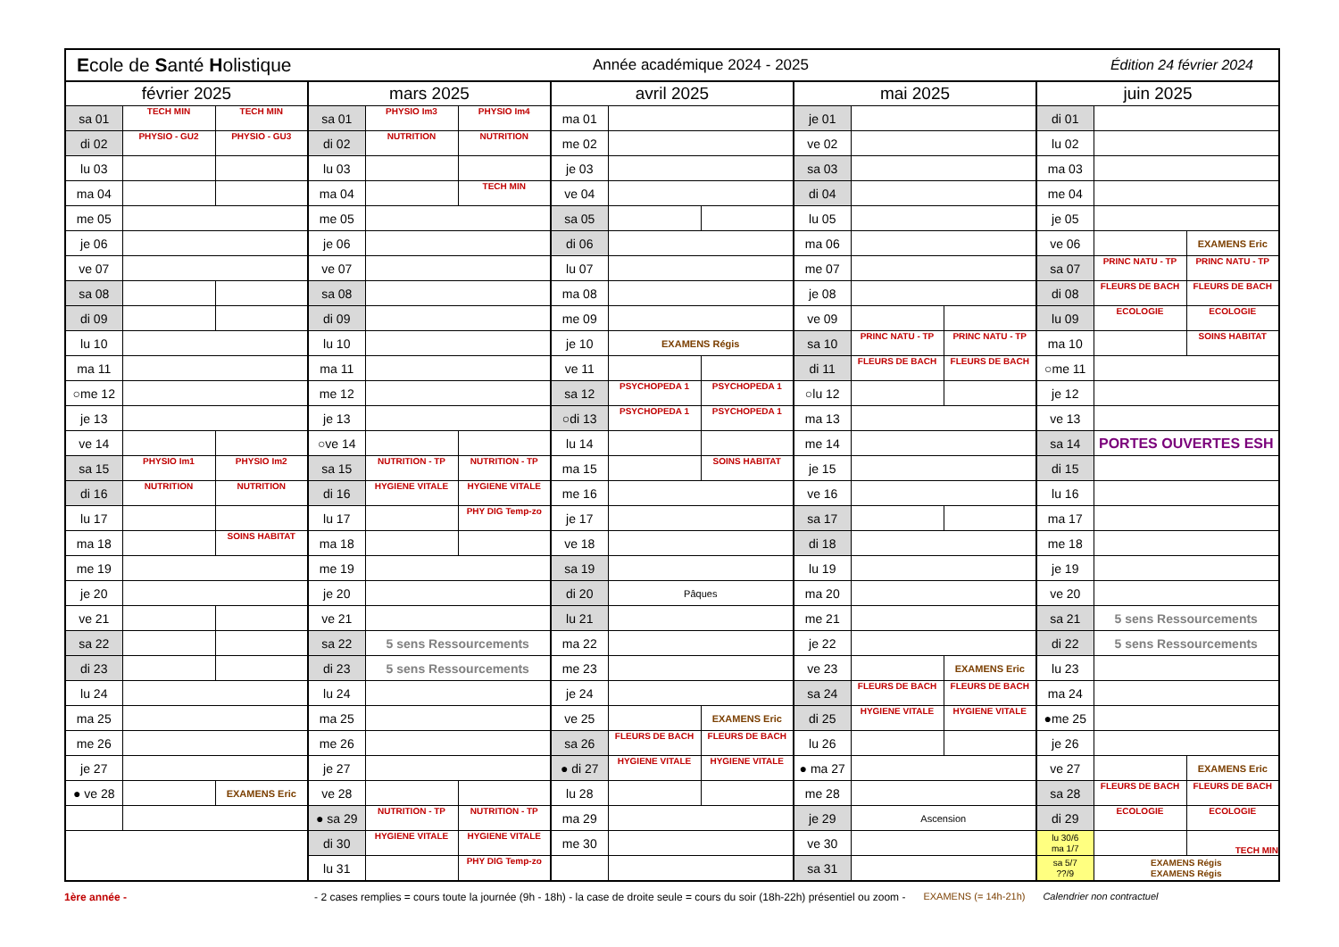| E cole de S anté H olistique | | | | | Année académique 2024 - 2025 | | | | | | Édition 24 février 2024 | | | |
| février 2025 | | | mars 2025 | | | avril 2025 | | | mai 2025 | | | juin 2025 | | |
| sa 01 | TECH MIN | TECH MIN | sa 01 | PHYSIO Im3 | PHYSIO Im4 | ma 01 | | | je 01 | | | di 01 | | |
| di 02 | PHYSIO - GU2 | PHYSIO - GU3 | di 02 | NUTRITION | NUTRITION | me 02 | | | ve 02 | | | lu 02 | | |
| lu 03 | | | lu 03 | | | je 03 | | | sa 03 | | | ma 03 | | |
| ma 04 | | | ma 04 | | TECH MIN | ve 04 | | | di 04 | | | me 04 | | |
| me 05 | | | me 05 | | | sa 05 | | | lu 05 | | | je 05 | | |
| je 06 | | | je 06 | | | di 06 | | | ma 06 | | | ve 06 | | EXAMENS Eric |
| ve 07 | | | ve 07 | | | lu 07 | | | me 07 | | | sa 07 | PRINC NATU - TP | PRINC NATU - TP |
| sa 08 | | | sa 08 | | | ma 08 | | | je 08 | | | di 08 | FLEURS DE BACH | FLEURS DE BACH |
| di 09 | | | di 09 | | | me 09 | | | ve 09 | | | lu 09 | ECOLOGIE | ECOLOGIE |
| lu 10 | | | lu 10 | | | je 10 | EXAMENS Régis | | sa 10 | PRINC NATU - TP | PRINC NATU - TP | ma 10 | | SOINS HABITAT |
| ma 11 | | | ma 11 | | | ve 11 | | | di 11 | FLEURS DE BACH | FLEURS DE BACH | ○me 11 | | |
| ○me 12 | | | me 12 | | | sa 12 | PSYCHOPEDA 1 | PSYCHOPEDA 1 | ○lu 12 | | | je 12 | | |
| je 13 | | | je 13 | | | ○di 13 | PSYCHOPEDA 1 | PSYCHOPEDA 1 | ma 13 | | | ve 13 | | |
| ve 14 | | | ○ve 14 | | | lu 14 | | | me 14 | | | sa 14 | PORTES OUVERTES ESH | |
| sa 15 | PHYSIO Im1 | PHYSIO Im2 | sa 15 | NUTRITION - TP | NUTRITION - TP | ma 15 | | SOINS HABITAT | je 15 | | | di 15 | | |
| di 16 | NUTRITION | NUTRITION | di 16 | HYGIENE VITALE | HYGIENE VITALE | me 16 | | | ve 16 | | | lu 16 | | |
| lu 17 | | | lu 17 | | PHY DIG Temp-zo | je 17 | | | sa 17 | | | ma 17 | | |
| ma 18 | | SOINS HABITAT | ma 18 | | | ve 18 | | | di 18 | | | me 18 | | |
| me 19 | | | me 19 | | | sa 19 | | | lu 19 | | | je 19 | | |
| je 20 | | | je 20 | | | di 20 | Pâques | | ma 20 | | | ve 20 | | |
| ve 21 | | | ve 21 | | | lu 21 | | | me 21 | | | sa 21 | 5 sens Ressourcements | |
| sa 22 | | | sa 22 | 5 sens Ressourcements | | ma 22 | | | je 22 | | | di 22 | 5 sens Ressourcements | |
| di 23 | | | di 23 | 5 sens Ressourcements | | me 23 | | | ve 23 | | EXAMENS Eric | lu 23 | | |
| lu 24 | | | lu 24 | | | je 24 | | | sa 24 | FLEURS DE BACH | FLEURS DE BACH | ma 24 | | |
| ma 25 | | | ma 25 | | | ve 25 | | EXAMENS Eric | di 25 | HYGIENE VITALE | HYGIENE VITALE | ●me 25 | | |
| me 26 | | | me 26 | | | sa 26 | FLEURS DE BACH | FLEURS DE BACH | lu 26 | | | je 26 | | |
| je 27 | | | je 27 | | | ● di 27 | HYGIENE VITALE | HYGIENE VITALE | ● ma 27 | | | ve 27 | | EXAMENS Eric |
| ● ve 28 | | EXAMENS Eric | ve 28 | | | lu 28 | | | me 28 | | | sa 28 | FLEURS DE BACH | FLEURS DE BACH |
| | | | ● sa 29 | NUTRITION - TP | NUTRITION - TP | ma 29 | | | je 29 | Ascension | | di 29 | ECOLOGIE | ECOLOGIE |
| | | | di 30 | HYGIENE VITALE | HYGIENE VITALE | me 30 | | | ve 30 | | | lu 30/6 ma 1/7 | | TECH MIN |
| | | | lu 31 | | PHY DIG Temp-zo | | | | sa 31 | | | sa 5/7 ??/9 | EXAMENS Régis EXAMENS Régis | |
1ère année - - 2 cases remplies = cours toute la journée (9h - 18h) - la case de droite seule = cours du soir (18h-22h) présentiel ou zoom - EXAMENS (= 14h-21h) Calendrier non contractuel